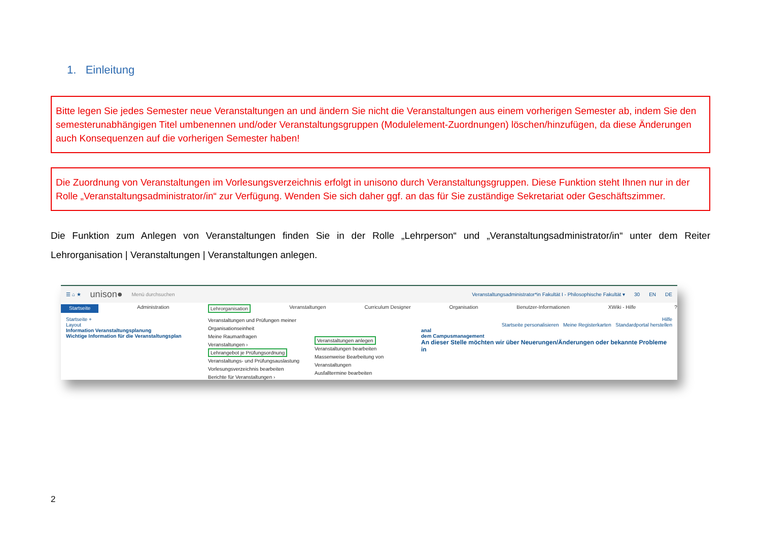1. Einleitung
Bitte legen Sie jedes Semester neue Veranstaltungen an und ändern Sie nicht die Veranstaltungen aus einem vorherigen Semester ab, indem Sie den semesterunabhängigen Titel umbenennen und/oder Veranstaltungsgruppen (Modulelement-Zuordnungen) löschen/hinzufügen, da diese Änderungen auch Konsequenzen auf die vorherigen Semester haben!
Die Zuordnung von Veranstaltungen im Vorlesungsverzeichnis erfolgt in unisono durch Veranstaltungsgruppen. Diese Funktion steht Ihnen nur in der Rolle „Veranstaltungsadministrator/in“ zur Verfügung. Wenden Sie sich daher ggf. an das für Sie zuständige Sekretariat oder Geschäftszimmer.
Die Funktion zum Anlegen von Veranstaltungen finden Sie in der Rolle „Lehrperson“ und „Veranstaltungsadministrator/in“ unter dem Reiter Lehrorganisation | Veranstaltungen | Veranstaltungen anlegen.
☰ ⌂ ★ unison● Menü durchsuchen Veranstaltungsadministrator*in Fakultät I - Philosophische Fakultät ▾ 30 EN DE
Startseite Administration Lehrorganisation Veranstaltungen Curriculum Designer Organisation Benutzer-Informationen XWiki - Hilfe?
Startseite +
Layout
Information Veranstaltungsplanung
Wichtige Information für die Veranstaltungsplan
Veranstaltungen und Prüfungen meiner Organisationseinheit
Meine Raumanfragen
Veranstaltungen ›
Lehrangebot je Prüfungsordnung
Veranstaltungs- und Prüfungsauslastung
Vorlesungsverzeichnis bearbeiten
Berichte für Veranstaltungen ›
Veranstaltungen anlegen
Veranstaltungen bearbeiten
Massenweise Bearbeitung von Veranstaltungen
Ausfalltermine bearbeiten
Hilfe
Startseite personalisieren Meine Registerkarten Standardportal herstellen
anal
dem Campusmanagement
An dieser Stelle möchten wir über Neuerungen/Änderungen oder bekannte Probleme in
2